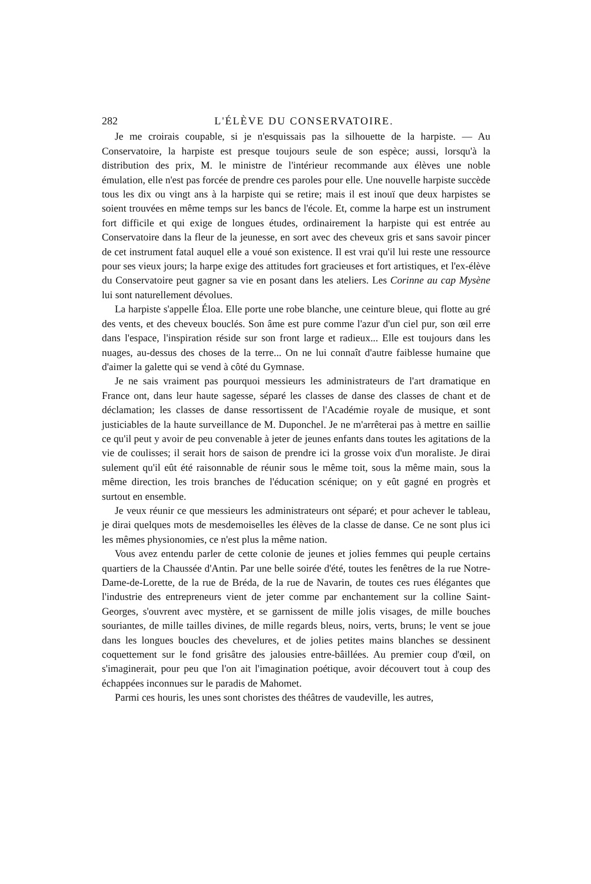282 L'ÉLÈVE DU CONSERVATOIRE.
Je me croirais coupable, si je n'esquissais pas la silhouette de la harpiste. — Au Conservatoire, la harpiste est presque toujours seule de son espèce; aussi, lorsqu'à la distribution des prix, M. le ministre de l'intérieur recommande aux élèves une noble émulation, elle n'est pas forcée de prendre ces paroles pour elle. Une nouvelle harpiste succède tous les dix ou vingt ans à la harpiste qui se retire; mais il est inouï que deux harpistes se soient trouvées en même temps sur les bancs de l'école. Et, comme la harpe est un instrument fort difficile et qui exige de longues études, ordinairement la harpiste qui est entrée au Conservatoire dans la fleur de la jeunesse, en sort avec des cheveux gris et sans savoir pincer de cet instrument fatal auquel elle a voué son existence. Il est vrai qu'il lui reste une ressource pour ses vieux jours; la harpe exige des attitudes fort gracieuses et fort artistiques, et l'ex-élève du Conservatoire peut gagner sa vie en posant dans les ateliers. Les Corinne au cap Mysène lui sont naturellement dévolues.
La harpiste s'appelle Éloa. Elle porte une robe blanche, une ceinture bleue, qui flotte au gré des vents, et des cheveux bouclés. Son âme est pure comme l'azur d'un ciel pur, son œil erre dans l'espace, l'inspiration réside sur son front large et radieux... Elle est toujours dans les nuages, au-dessus des choses de la terre... On ne lui connaît d'autre faiblesse humaine que d'aimer la galette qui se vend à côté du Gymnase.
Je ne sais vraiment pas pourquoi messieurs les administrateurs de l'art dramatique en France ont, dans leur haute sagesse, séparé les classes de danse des classes de chant et de déclamation; les classes de danse ressortissent de l'Académie royale de musique, et sont justiciables de la haute surveillance de M. Duponchel. Je ne m'arrêterai pas à mettre en saillie ce qu'il peut y avoir de peu convenable à jeter de jeunes enfants dans toutes les agitations de la vie de coulisses; il serait hors de saison de prendre ici la grosse voix d'un moraliste. Je dirai sulement qu'il eût été raisonnable de réunir sous le même toit, sous la même main, sous la même direction, les trois branches de l'éducation scénique; on y eût gagné en progrès et surtout en ensemble.
Je veux réunir ce que messieurs les administrateurs ont séparé; et pour achever le tableau, je dirai quelques mots de mesdemoiselles les élèves de la classe de danse. Ce ne sont plus ici les mêmes physionomies, ce n'est plus la même nation.
Vous avez entendu parler de cette colonie de jeunes et jolies femmes qui peuple certains quartiers de la Chaussée d'Antin. Par une belle soirée d'été, toutes les fenêtres de la rue Notre-Dame-de-Lorette, de la rue de Bréda, de la rue de Navarin, de toutes ces rues élégantes que l'industrie des entrepreneurs vient de jeter comme par enchantement sur la colline Saint-Georges, s'ouvrent avec mystère, et se garnissent de mille jolis visages, de mille bouches souriantes, de mille tailles divines, de mille regards bleus, noirs, verts, bruns; le vent se joue dans les longues boucles des chevelures, et de jolies petites mains blanches se dessinent coquettement sur le fond grisâtre des jalousies entre-bâillées. Au premier coup d'œil, on s'imaginerait, pour peu que l'on ait l'imagination poétique, avoir découvert tout à coup des échappées inconnues sur le paradis de Mahomet.
Parmi ces houris, les unes sont choristes des théâtres de vaudeville, les autres,